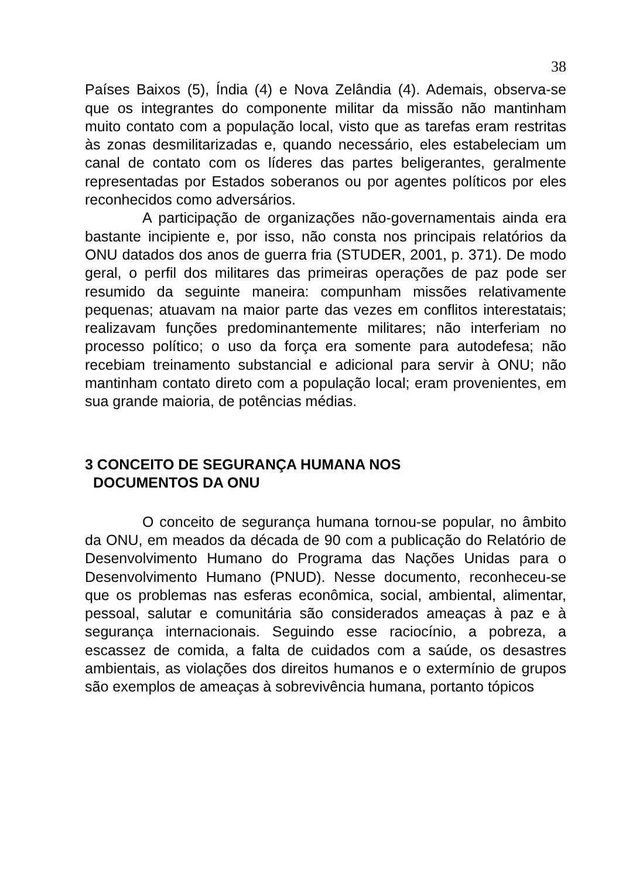38
Países Baixos (5), Índia (4) e Nova Zelândia (4). Ademais, observa-se que os integrantes do componente militar da missão não mantinham muito contato com a população local, visto que as tarefas eram restritas às zonas desmilitarizadas e, quando necessário, eles estabeleciam um canal de contato com os líderes das partes beligerantes, geralmente representadas por Estados soberanos ou por agentes políticos por eles reconhecidos como adversários.
A participação de organizações não-governamentais ainda era bastante incipiente e, por isso, não consta nos principais relatórios da ONU datados dos anos de guerra fria (STUDER, 2001, p. 371). De modo geral, o perfil dos militares das primeiras operações de paz pode ser resumido da seguinte maneira: compunham missões relativamente pequenas; atuavam na maior parte das vezes em conflitos interestatais; realizavam funções predominantemente militares; não interferiam no processo político; o uso da força era somente para autodefesa; não recebiam treinamento substancial e adicional para servir à ONU; não mantinham contato direto com a população local; eram provenientes, em sua grande maioria, de potências médias.
3 CONCEITO DE SEGURANÇA HUMANA NOS
DOCUMENTOS DA ONU
O conceito de segurança humana tornou-se popular, no âmbito da ONU, em meados da década de 90 com a publicação do Relatório de Desenvolvimento Humano do Programa das Nações Unidas para o Desenvolvimento Humano (PNUD). Nesse documento, reconheceu-se que os problemas nas esferas econômica, social, ambiental, alimentar, pessoal, salutar e comunitária são considerados ameaças à paz e à segurança internacionais. Seguindo esse raciocínio, a pobreza, a escassez de comida, a falta de cuidados com a saúde, os desastres ambientais, as violações dos direitos humanos e o extermínio de grupos são exemplos de ameaças à sobrevivência humana, portanto tópicos